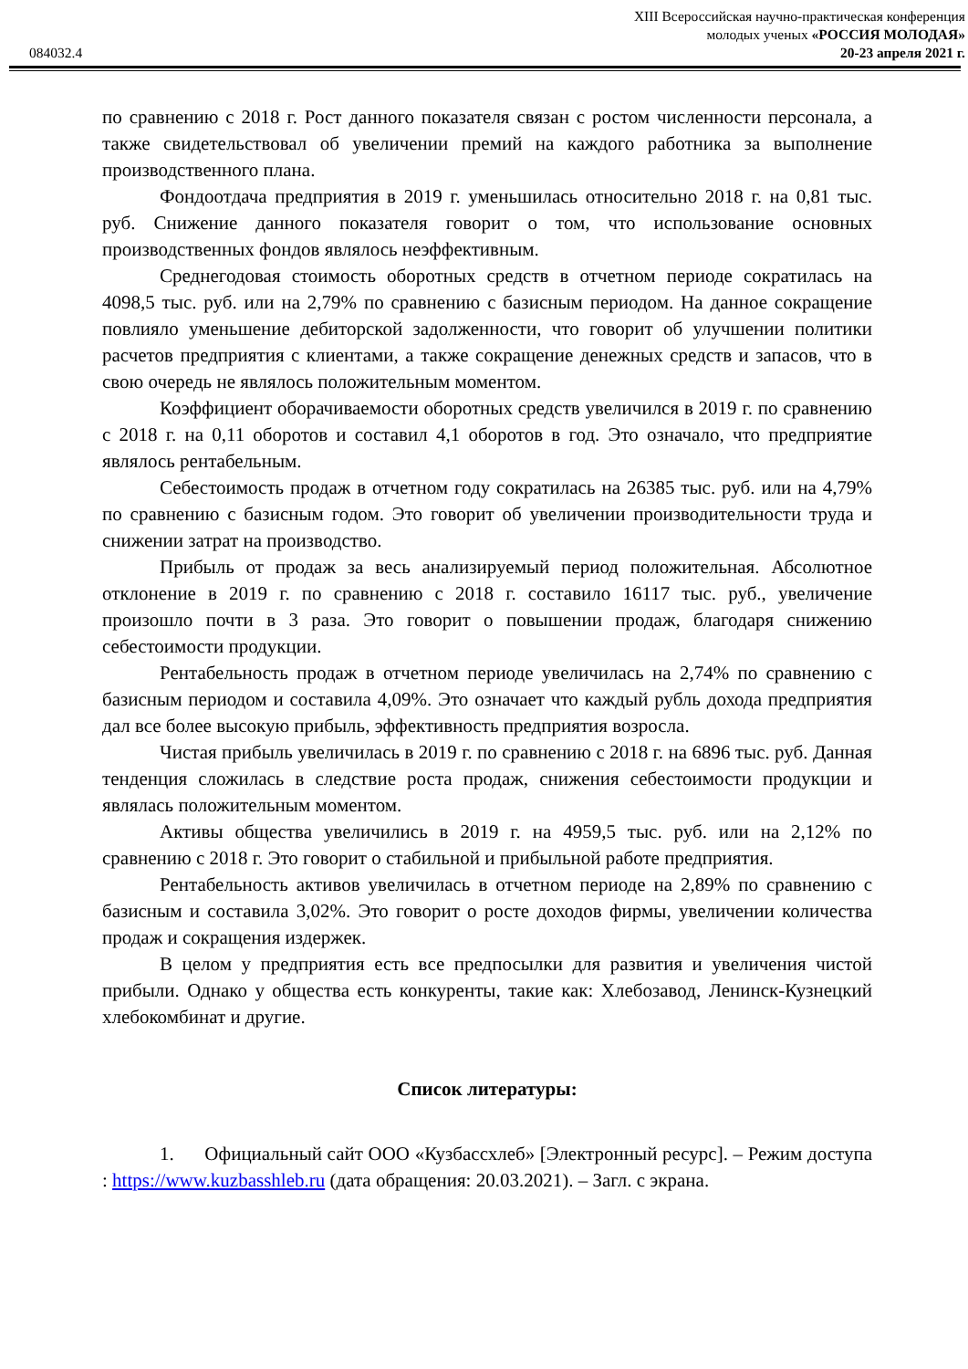XIII Всероссийская научно-практическая конференция
молодых ученых «РОССИЯ МОЛОДАЯ»
084032.4 20-23 апреля 2021 г.
по сравнению с 2018 г. Рост данного показателя связан с ростом численности персонала, а также свидетельствовал об увеличении премий на каждого работника за выполнение производственного плана.
Фондоотдача предприятия в 2019 г. уменьшилась относительно 2018 г. на 0,81 тыс. руб. Снижение данного показателя говорит о том, что использование основных производственных фондов являлось неэффективным.
Среднегодовая стоимость оборотных средств в отчетном периоде сократилась на 4098,5 тыс. руб. или на 2,79% по сравнению с базисным периодом. На данное сокращение повлияло уменьшение дебиторской задолженности, что говорит об улучшении политики расчетов предприятия с клиентами, а также сокращение денежных средств и запасов, что в свою очередь не являлось положительным моментом.
Коэффициент оборачиваемости оборотных средств увеличился в 2019 г. по сравнению с 2018 г. на 0,11 оборотов и составил 4,1 оборотов в год. Это означало, что предприятие являлось рентабельным.
Себестоимость продаж в отчетном году сократилась на 26385 тыс. руб. или на 4,79% по сравнению с базисным годом. Это говорит об увеличении производительности труда и снижении затрат на производство.
Прибыль от продаж за весь анализируемый период положительная. Абсолютное отклонение в 2019 г. по сравнению с 2018 г. составило 16117 тыс. руб., увеличение произошло почти в 3 раза. Это говорит о повышении продаж, благодаря снижению себестоимости продукции.
Рентабельность продаж в отчетном периоде увеличилась на 2,74% по сравнению с базисным периодом и составила 4,09%. Это означает что каждый рубль дохода предприятия дал все более высокую прибыль, эффективность предприятия возросла.
Чистая прибыль увеличилась в 2019 г. по сравнению с 2018 г. на 6896 тыс. руб. Данная тенденция сложилась в следствие роста продаж, снижения себестоимости продукции и являлась положительным моментом.
Активы общества увеличились в 2019 г. на 4959,5 тыс. руб. или на 2,12% по сравнению с 2018 г. Это говорит о стабильной и прибыльной работе предприятия.
Рентабельность активов увеличилась в отчетном периоде на 2,89% по сравнению с базисным и составила 3,02%. Это говорит о росте доходов фирмы, увеличении количества продаж и сокращения издержек.
В целом у предприятия есть все предпосылки для развития и увеличения чистой прибыли. Однако у общества есть конкуренты, такие как: Хлебозавод, Ленинск-Кузнецкий хлебокомбинат и другие.
Список литературы:
1. Официальный сайт ООО «Кузбассхлеб» [Электронный ресурс]. – Режим доступа : https://www.kuzbasshleb.ru (дата обращения: 20.03.2021). – Загл. с экрана.